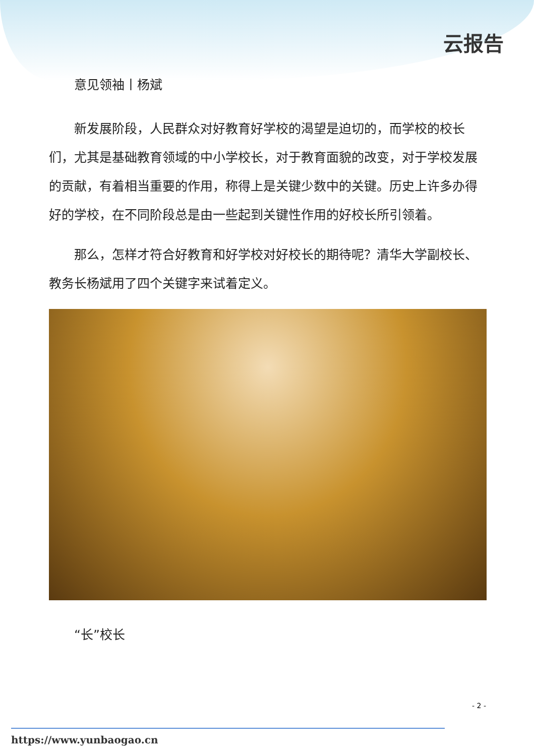云报告
意见领袖丨杨斌
新发展阶段，人民群众对好教育好学校的渴望是迫切的，而学校的校长们，尤其是基础教育领域的中小学校长，对于教育面貌的改变，对于学校发展的贡献，有着相当重要的作用，称得上是关键少数中的关键。历史上许多办得好的学校，在不同阶段总是由一些起到关键性作用的好校长所引领着。
那么，怎样才符合好教育和好学校对好校长的期待呢？清华大学副校长、教务长杨斌用了四个关键字来试着定义。
“长”校长
- 2 -
https://www.yunbaogao.cn